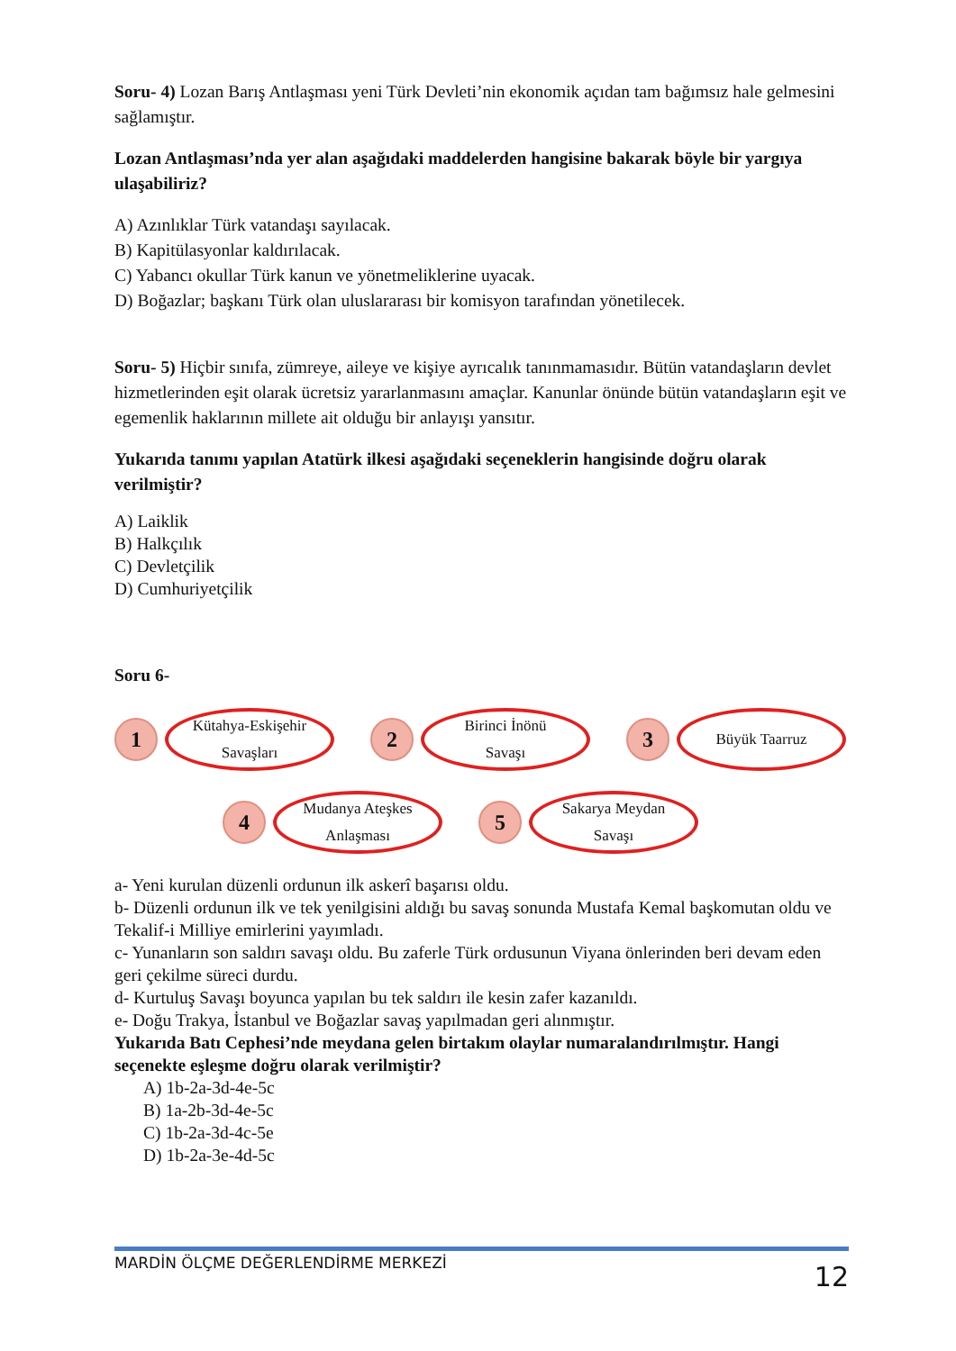Soru- 4) Lozan Barış Antlaşması yeni Türk Devleti’nin ekonomik açıdan tam bağımsız hale gelmesini sağlamıştır.
Lozan Antlaşması’nda yer alan aşağıdaki maddelerden hangisine bakarak böyle bir yargıya ulaşabiliriz?
A) Azınlıklar Türk vatandaşı sayılacak.
B) Kapitülasyonlar kaldırılacak.
C) Yabancı okullar Türk kanun ve yönetmeliklerine uyacak.
D) Boğazlar; başkanı Türk olan uluslararası bir komisyon tarafından yönetilecek.
Soru- 5) Hiçbir sınıfa, zümreye, aileye ve kişiye ayrıcalık tanınmamasıdır. Bütün vatandaşların devlet hizmetlerinden eşit olarak ücretsiz yararlanmasını amaçlar. Kanunlar önünde bütün vatandaşların eşit ve egemenlik haklarının millete ait olduğu bir anlayışı yansıtır.
Yukarıda tanımı yapılan Atatürk ilkesi aşağıdaki seçeneklerin hangisinde doğru olarak verilmiştir?
A) Laiklik
B) Halkçılık
C) Devletçilik
D) Cumhuriyetçilik
Soru 6-
1
Kütahya-Eskişehir
Savaşları
2
Birinci İnönü
Savaşı
3
Büyük Taarruz
4
Mudanya Ateşkes
Anlaşması
5
Sakarya Meydan
Savaşı
a- Yeni kurulan düzenli ordunun ilk askerî başarısı oldu.
b- Düzenli ordunun ilk ve tek yenilgisini aldığı bu savaş sonunda Mustafa Kemal başkomutan oldu ve Tekalif-i Milliye emirlerini yayımladı.
c- Yunanların son saldırı savaşı oldu. Bu zaferle Türk ordusunun Viyana önlerinden beri devam eden geri çekilme süreci durdu.
d- Kurtuluş Savaşı boyunca yapılan bu tek saldırı ile kesin zafer kazanıldı.
e- Doğu Trakya, İstanbul ve Boğazlar savaş yapılmadan geri alınmıştır.
Yukarıda Batı Cephesi’nde meydana gelen birtakım olaylar numaralandırılmıştır. Hangi seçenekte eşleşme doğru olarak verilmiştir?
A) 1b-2a-3d-4e-5c
B) 1a-2b-3d-4e-5c
C) 1b-2a-3d-4c-5e
D) 1b-2a-3e-4d-5c
MARDİN ÖLÇME DEĞERLENDİRME MERKEZİ 12